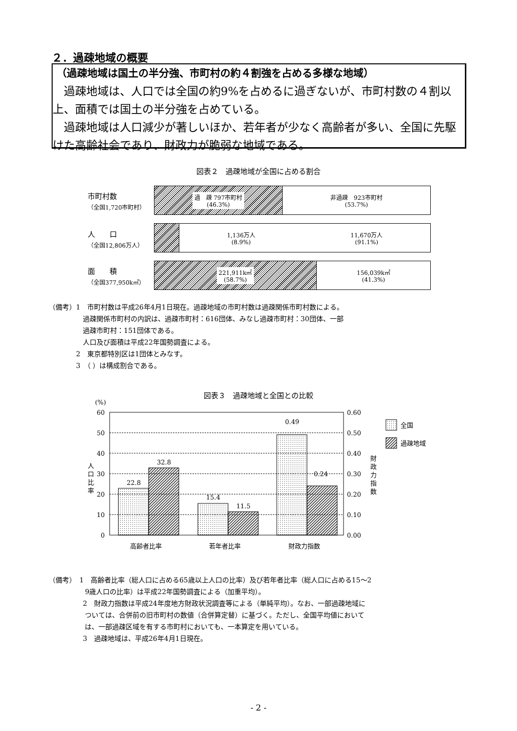２．過疎地域の概要
（過疎地域は国土の半分強、市町村の約４割強を占める多様な地域）
　過疎地域は、人口では全国の約9%を占めるに過ぎないが、市町村数の４割以上、面積では国土の半分強を占めている。
　過疎地域は人口減少が著しいほか、若年者が少なく高齢者が多い、全国に先駆けた高齢社会であり、財政力が脆弱な地域である。
図表２　過疎地域が全国に占める割合
市町村数
（全国1,720市町村）
過　疎 797市町村
(46.3%)
非過疎　923市町村
(53.7%)
人　　口
（全国12,806万人）
1,136万人
(8.9%) 11,670万人
(91.1%)
面　　積
（全国377,950k㎡）
221,911k㎡
(58.7%)
156,039k㎡
(41.3%)
（備考）1　市町村数は平成26年4月1日現在。過疎地域の市町村数は過疎関係市町村数による。
　　　　　過疎関係市町村の内訳は、過疎市町村：616団体、みなし過疎市町村：30団体、一部
　　　　　過疎市町村：151団体である。
　　　　　人口及び面積は平成22年国勢調査による。
　　　　2　東京都特別区は1団体とみなす。
　　　　3　（ ）は構成割合である。
図表３　過疎地域と全国との比較
(%)
60
50
40
30
20
10
0
0.60
0.50
0.40
0.30
0.20
0.10
0.00
人
口
比
率
財
政
力
指
数
22.8
32.8
15.4
11.5
0.49
0.24
高齢者比率
若年者比率
財政力指数
全国
過疎地域
（備考）　1　高齢者比率（総人口に占める65歳以上人口の比率）及び若年者比率（総人口に占める15～2
　　　　　 9歳人口の比率）は平成22年国勢調査による（加重平均）。
　　　　　2　財政力指数は平成24年度地方財政状況調査等による（単純平均）。なお、一部過疎地域に
　　　　　 ついては、合併前の旧市町村の数値（合併算定替）に基づく。ただし、全国平均値において
　　　　　 は、一部過疎区域を有する市町村においても、一本算定を用いている。
　　　　　3　過疎地域は、平成26年4月1日現在。
- 2 -